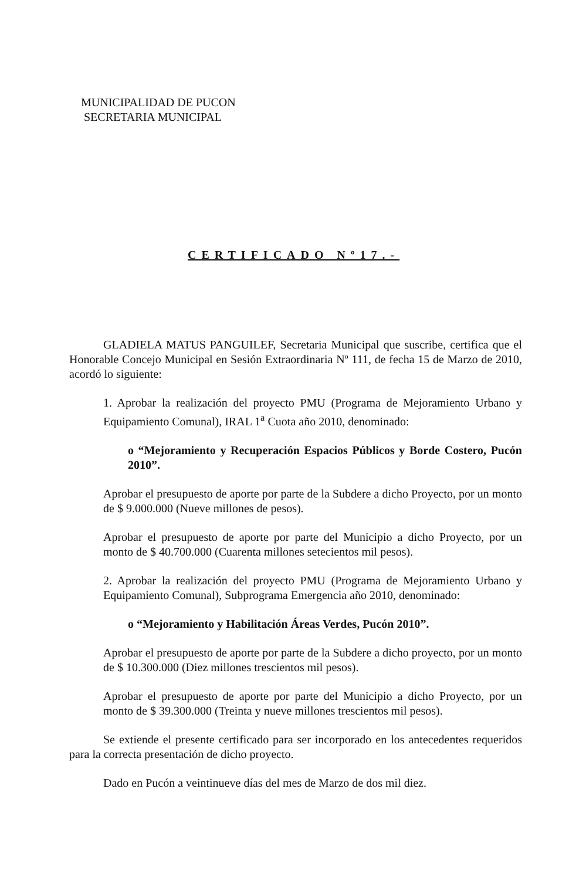MUNICIPALIDAD DE PUCON
SECRETARIA MUNICIPAL
CERTIFICADO Nº17.-
GLADIELA MATUS PANGUILEF, Secretaria Municipal que suscribe, certifica que el Honorable Concejo Municipal en Sesión Extraordinaria Nº 111, de fecha 15 de Marzo de 2010, acordó lo siguiente:
1. Aprobar la realización del proyecto PMU (Programa de Mejoramiento Urbano y Equipamiento Comunal), IRAL 1<sup>a</sup> Cuota año 2010, denominado:
o “Mejoramiento y Recuperación Espacios Públicos y Borde Costero, Pucón 2010”.
Aprobar el presupuesto de aporte por parte de la Subdere a dicho Proyecto, por un monto de $ 9.000.000 (Nueve millones de pesos).
Aprobar el presupuesto de aporte por parte del Municipio a dicho Proyecto, por un monto de $ 40.700.000 (Cuarenta millones setecientos mil pesos).
2. Aprobar la realización del proyecto PMU (Programa de Mejoramiento Urbano y Equipamiento Comunal), Subprograma Emergencia año 2010, denominado:
o “Mejoramiento y Habilitación Áreas Verdes, Pucón 2010”.
Aprobar el presupuesto de aporte por parte de la Subdere a dicho proyecto, por un monto de $ 10.300.000 (Diez millones trescientos mil pesos).
Aprobar el presupuesto de aporte por parte del Municipio a dicho Proyecto, por un monto de $ 39.300.000 (Treinta y nueve millones trescientos mil pesos).
Se extiende el presente certificado para ser incorporado en los antecedentes requeridos para la correcta presentación de dicho proyecto.
Dado en Pucón a veintinueve días del mes de Marzo de dos mil diez.